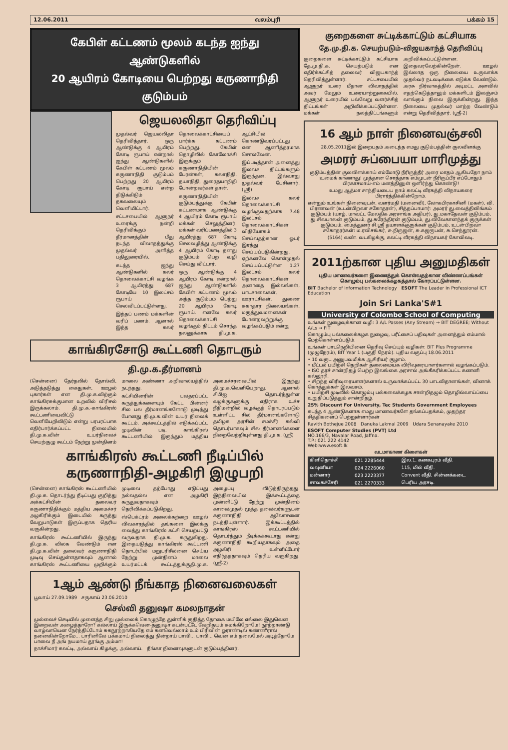12.06.2011 வலம்புரி பக்கம் 15
கேபிள் கட்டணம் மூலம் கடந்த ஐந்து ஆண்டுகளில்
20 ஆயிரம் கோடியை பெற்றது கருணாநிதி குடும்பம்
ஜெயலலிதா தெரிவிப்பு
முதல்வர் ஜெயலலிதா தெரிவித்தார். ஒரு ஆண்டுக்கு 4 ஆயிரம் கோடி ரூபாய் என்றால் ஐந்து ஆண்டுகளில் கேபிள் கட்டணம் மூலம் கருணாநிதி குடும்பம் பெற்றது 20 ஆயிரம் கோடி ரூபாய் என்ற திடுக்கிடும் தகவலையும் வெளியிட்டார்.
சட்டசபையில் ஆளுநர் உரைக்கு நன்றி தெரிவிக்கும் தீர்மானத்தின் மீது நடந்த விவாதத்துக்கு முதல்வர் அளித்த பதிலுரையில்,
கடந்த ஐந்து ஆண்டுகளில் கலர் தொலைக்காட்சி வழங்க 3 ஆயிரத்து 687 கோடியே 10 இலட்சம் ரூபாய் செலவிடப்பட்டுள்ளது.
இந்தப் பணம் மக்களின் வரிப் பணம். ஆனால் இந்த கலர் தொலைக்காட்சியைப் பார்க்க கட்டணம் பெற்றது. கேபிள் தொழிலில் கோலோச்சி இருக்கும் கருணாநிதியின் பேரன்கள், கலாநிதி, தயாநிதி, துரைதயாநிதி போன்றவர்கள் தான்.
கருணாநிதியின் குடும்பத்துக்கு கேபிள் கட்டணமாக ஆண்டுக்கு 4 ஆயிரம் கோடி ரூபாய் மக்கள் செலுத்தினர். மக்கள் வரிப்பணத்தில் 3 ஆயிரத்து 687 கோடி செலவழித்து ஆண்டுக்கு 4 ஆயிரம் கோடி தனது குடும்பம் பெற வழி செய்து விட்டார்.
ஒரு ஆண்டுக்கு 4 ஆயிரம் கோடி என்றால் ஐந்து ஆண்டுகளில் கேபிள் கட்டணம் மூலம் அந்த குடும்பம் பெற்று 20 ஆயிரம் கோடி ரூபாய். எனவே கலர் தொலைக்காட்சி வழங்கும் திட்டம் சொந்த நலனுக்காக தி.மு.க. ஆட்சியில் கொண்டுவரப்பட்டது என ஆணித்தரமாக சொல்வேன்.
இப்படித்தான் அனைத்து இலவச திட்டங்களும் இருந்தன. இவ்வாறு முதல்வர் பேசினார். (ஸ்ரீ)
இலவச கலர் தொலைக்காட்சி வழங்குவதற்காக 7.48 இலட்சம் தொலைக்காட்சிகள் விநியோகம் செய்வதற்கான ஓடர் இரத்து செய்யப்படுகின்றது. ஏற்கனவே கொள்முதல் செய்யப்பட்டுள்ள 1.27 இலட்சம் கலர் தொலைக்காட்சிகள் அனாதை இல்லங்கள், பாடசாலைகள், ஊராட்சிகள், துணை சுகாதார நிலையங்கள், மருத்துவமனைகள் போன்றவற்றுக்கு வழங்கப்படும் என்று
காங்கிரசோடு கூட்டணி தொடரும்
தி.மு.க.தீர்மானம்
(சென்னை) தேர்தலில் தோல்வி, அடுத்தடுத்து கைதுகள், ஊழல் புகார்கள் என தி.மு.க.விற்கும் காங்கிரசுக்குமான உறவில் விரிசல் இருக்கலாம். தி.மு.க.-காங்கிரஸ் கூட்டணியைவிட்டு வெளியேறிவிடும் என்று பரபரப்பாக எதிர்பார்க்கப்பட்ட நிலையில் தி.மு.க.வின் உயர்நிலைச் செயற்குழு கூட்டம் நேற்று முன்தினம் மாலை அண்ணா அறிவாலயத்தில் நடந்தது.
கட்சியினரின் பலதரப்பட்ட கருத்துக்களையும் கேட்ட பின்னர் சில பல தீர்மானங்களோடு முடிந்து போனது தி.மு.க.வின் உயர் நிலைக் கூட்டம். அக்கூட்டத்தில் எடுக்கப்பட்ட முடிவின் படி, காங்கிரஸ் கூட்டணியில் இருந்தும் மத்திய அமைச்சரவையில் இருந்து தி.மு.க.வெளியேறாது. ஆனால் சிபிஐ தொடர்ந்துள்ள வழக்குகளுக்கு எதிராக உச்ச நீதிமன்றில் வழக்குத் தொடரப்படும் உள்ளிட்ட சில தீர்மானங்களோடு தமிழக அரசின் சமச்சீர் கல்வி தொடர்பாகவும் சில தீர்மானங்களை நிறைவேற்றியுள்ளது தி.மு.க. (ஸ்ரீ)
காங்கிரஸ் கூட்டணி நீடிப்பில்
கருணாநிதி-அழகிரி இழுபறி
(சென்னை) காங்கிரஸ் கூட்டணியில் தி.மு.க. தொடர்ந்து நீடிப்பது குறித்து அக்கட்சியின் தலைவர் கருணாநிதிக்கும் மத்திய அமைச்சர் அழகிரிக்கும் இடையில் கருத்து வேறுபாடுகள் இருப்பதாக தெரிய வருகின்றது.
காங்கிரஸ் கூட்டணியில் இருந்து தி.மு.க. விலக வேண்டும் என தி.மு.க.வின் தலைவர் கருணாநிதி முடிவு செய்துள்ளதாகவும் ஆனால் காங்கிரஸ் கூட்டணியை முறிக்கும் முடிவை தற்போது எடுப்பது நல்லதல்ல என அழகிரி கருதுவதாகவும் தெரிவிக்கப்படுகிறது.
ஸ்பெக்ட்ரம் அலைக்கற்றை ஊழல் விவகாரத்தில் தங்களை இலக்கு வைத்து காங்கிரஸ் கட்சி செயற்பட்டு வருவதாக தி.மு.க. கருதுகிறது. இதையடுத்து காங்கிரஸ் கூட்டணி தொடர்பில் மறுபரிசீலனை செய்ய நேற்று முன்தினம் மாலை உயர்மட்டக் கூட்டத்துக்குதி.மு.க. அழைப்பு விடுத்திருந்தது. இந்நிலையில் இக்கூட்டத்தை முன்னிட்டு நேற்று முன்தினம் காலைமுதல் மூத்த தலைவர்களுடன் கருணாநிதி ஆலோசனை நடத்தியுள்ளார். இக்கூட்டத்தில் காங்கிரஸ் கூட்டணியில் தொடர்ந்தும் நீடிக்கக்கூடாது என்று கருணாநிதி கூறியதாகவும் அதை அழகிரி உள்ளிட்டோர் எதிர்த்ததாகவும் தெரிய வருகிறது. (ஸ்ரீ-2)
1ஆம் ஆண்டு நீங்காத நினைவலைகள்
பூவாய் 27.09.1989 சருகாய் 23.06.2010
செல்வி தனுஷா கமலநாதன்
முல்லைச் செடியில் முளைத்த சிறு முல்லைக் கொழுந்தே துள்ளிக் குதித்த தோகை மயிலே எல்லை இதுவென இறைவன் அழைத்தாரோ? கல்லாய் இருக்கவென-தனுஷா கடன்பட்டே வேறிதயம் சுமக்கிறோமே! நூற்றாண்டு வாழ்வாயென நேர்ந்திட்டோம் சுகநூற்றாகியதே எம் கனவெல்லாம் உம் பிரிவின் ஓராண்டில் கண்ணீரால் நனைகின்றோமே... பாரினிலே பக்கமாய் நிலைத்து நின்றாய் பாவி... பாவி... வென எம் தலைமேல் அடித்தோமே பாவை நீ அங் நயமாய் தூங்கு அம்மா!
நாச்சிமார் கலட்டி, அல்வாய் கிழக்கு, அல்வாய். நீங்கா நினைவுகளுடன் குடும்பத்தினர்.
குறைகளை சுட்டிக்காட்டும் கட்சியாக
தே.மு.தி.க. செயற்படும்-விஜயகாந்த் தெரிவிப்பு
குறைகளை சுட்டிக்காட்டும் கட்சியாக தே.மு.தி.க. செயற்படும் என எதிர்க்கட்சித் தலைவர் விஜயகாந்த் தெரிவித்துள்ளார். சட்டசபையில் ஆளுநர் உரை மீதான விவாதத்தில் அவர் மேலும் உரையாற்றுகையில், ஆளுநர் உரையில் பல்வேறு வளர்ச்சித் திட்டங்கள் அறிவிக்கப்பட்டுள்ளன. மக்கள் நலத்திட்டங்களும் அறிவிக்கப்பட்டுள்ளன. இதைவரவேற்கின்றேன். ஊழல் இல்லாத ஒரு நிலையை உருவாக்க முதல்வர் நடவடிக்கை எடுக்க வேண்டும். அரசு நிர்வாகத்தில் அடிமட்ட அளவில் எதற்கெடுத்தாலும் மக்களிடம் இலஞ்சம் வாங்கும் நிலை இருக்கின்றது. இந்த நிலையை முதல்வர் மாற்ற வேண்டும் என்று தெரிவித்தார். (ஸ்ரீ-2)
16 ஆம் நாள் நினைவஞ்சலி
28.05.2011இல் இறைபதம் அடைந்த எமது குடும்பத்தின் குலவிளக்கு
அமரர் சுப்பையா மாரிமுத்து
குடும்பத்தின் குலவிளக்காய் எம்மோடு நீரிருந்தீர் அரை மாதம் ஆகியதோ நாம் உமைக் காணாது! முத்தான சொத்தாக எம்முடன் நீரிருப்பீர் எப்போதும் பிரகாசமாய்-எம் மனத்தினுள் ஒளிர்ந்து கொண்டு!
உமது ஆத்மா சாந்தியடைய நாம் கலட்டி வீரகத்தி விநாயகரை பிரார்த்திக்கின்றோம்.
என்றும் உங்கள் நினைவுடன், வளர்மதி (மனைவி), லோகபிரகாசினி (மகள்), வி. பிரணவன் (உடன்பிறவா சகோதரன்), சித்தப்பாமார்: அமரர் து.வைத்திலிங்கம் குடும்பம் (யாழ். மாவட்ட மேலதிக அரசாங்க அதிபர்), து.மகாதேவன் குடும்பம், து.சிவபாலன் குடும்பம், து.சுரேந்திரன் குடும்பம், து.விவேகானந்தக் குருக்கள் குடும்பம், மைத்துனர் சி.ஸ்ரீ தயாளக்குருக்கள் குடும்பம், உடன்பிறவா சகோதரர்கள்: ம.ரவிசங்கர், சு.நிருஜன், சு.கஜரூபன், சு.செந்தூரன்.
(5164) வண். வடகிழக்கு, கலட்டி வீரகத்தி விநாயகர் கோவிலடி.
2011ற்கான புதிய அனுமதிகள்
புதிய மாணவர்களை இணைத்துக் கொள்வதற்கான விண்ணப்பங்கள் கொழும்பு பல்கலைக்கழகத்தால் கோரப்பட்டுள்ளன.
BIT Bachelor of Information Technology ESOFT The Leader in Professional ICT Education
Join Sri Lanka'S#1
University of Colombo School of Computing
உங்கள் நுழைவுக்கான வழி: 3 A/L Passes (Any Stream) → BIT DEGREE; Without A/Ls → FIT
கொழும்பு பல்கலைக்கழக நுழைவு, பரீட்சைப் பதிவுகள் அனைத்தும் எம்மால் மேற்கொள்ளப்படும்.
உங்கள் பாடநெறியினை தெரிவு செய்யும் வழிகள்: BIT Plus Programme (முழுநேரம்), BIT Year 1 (பகுதி நேரம்). புதிய வகுப்பு 18.06.2011
• 10 வருட அனுபவமிக்க ஆசிரியர் குழாம்.
• மீட்டல் பயிற்சி நெறிகள் தலைமையக விரிவுரையாளர்களால் வழங்கப்படும்.
• ISO தரச் சான்றிதழ் பெற்ற இலங்கை அரசால் அங்கீகரிக்கப்பட்ட கணனி கல்லூரி.
• சிறந்த விரிவுரையாளர்களால் உருவாக்கப்பட்ட 30 பாடவிதானங்கள், வினாக் கொத்துக்கள் இலவசம்.
• பயிற்சி முடிவில் கொழும்பு பல்கலைக்கழக சான்றிதழும் தொழில்வாய்ப்பை உறுதிப்படுத்தும் சான்றிதழ்.
25% Discount For University, Tec Students Government Employees
கடந்த 4 ஆண்டுகளாக எமது மாணவர்களே தங்கப்பதக்கம், முதற்தர சித்திகளைப் பெற்றுள்ளார்கள்
Ravith Bothejue 2008 Danuka Lakmal 2009 Udara Senanayake 2010
ESOFT Computer Studies (PVT) Ltd
NO.166/3, Navalar Road, Jaffna.
T.P.: 021 222 4142
Web:www.esoft.lk
வடமாகாண கிளைகள்
| கிளிநொச்சி | 021 2285444 | இல.1, கனகபுரம் வீதி. |
| வவுனியா | 024 2226060 | 115, மில் வீதி. |
| மன்னார் | 023 2223377 | Convent வீதி, சின்னக்கடை. |
| சாவகச்சேரி | 021 2270333 | பெரிய அரசடி. |